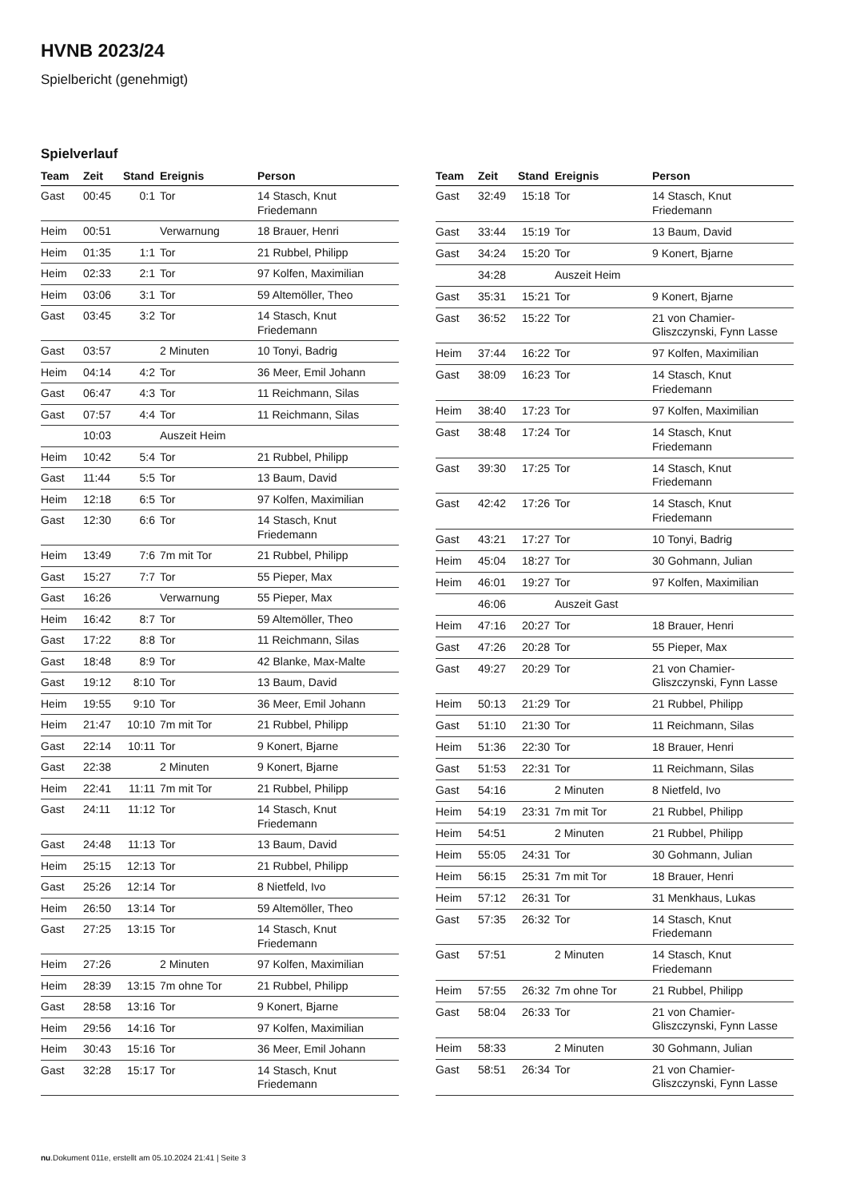HVNB 2023/24
Spielbericht (genehmigt)
Spielverlauf
| Team | Zeit | Stand | Ereignis | Person |
| --- | --- | --- | --- | --- |
| Gast | 00:45 | 0:1 | Tor | 14 Stasch, Knut Friedemann |
| Heim | 00:51 | | Verwarnung | 18 Brauer, Henri |
| Heim | 01:35 | 1:1 | Tor | 21 Rubbel, Philipp |
| Heim | 02:33 | 2:1 | Tor | 97 Kolfen, Maximilian |
| Heim | 03:06 | 3:1 | Tor | 59 Altemöller, Theo |
| Gast | 03:45 | 3:2 | Tor | 14 Stasch, Knut Friedemann |
| Gast | 03:57 | | 2 Minuten | 10 Tonyi, Badrig |
| Heim | 04:14 | 4:2 | Tor | 36 Meer, Emil Johann |
| Gast | 06:47 | 4:3 | Tor | 11 Reichmann, Silas |
| Gast | 07:57 | 4:4 | Tor | 11 Reichmann, Silas |
| | 10:03 | | Auszeit Heim | |
| Heim | 10:42 | 5:4 | Tor | 21 Rubbel, Philipp |
| Gast | 11:44 | 5:5 | Tor | 13 Baum, David |
| Heim | 12:18 | 6:5 | Tor | 97 Kolfen, Maximilian |
| Gast | 12:30 | 6:6 | Tor | 14 Stasch, Knut Friedemann |
| Heim | 13:49 | 7:6 | 7m mit Tor | 21 Rubbel, Philipp |
| Gast | 15:27 | 7:7 | Tor | 55 Pieper, Max |
| Gast | 16:26 | | Verwarnung | 55 Pieper, Max |
| Heim | 16:42 | 8:7 | Tor | 59 Altemöller, Theo |
| Gast | 17:22 | 8:8 | Tor | 11 Reichmann, Silas |
| Gast | 18:48 | 8:9 | Tor | 42 Blanke, Max-Malte |
| Gast | 19:12 | 8:10 | Tor | 13 Baum, David |
| Heim | 19:55 | 9:10 | Tor | 36 Meer, Emil Johann |
| Heim | 21:47 | 10:10 | 7m mit Tor | 21 Rubbel, Philipp |
| Gast | 22:14 | 10:11 | Tor | 9 Konert, Bjarne |
| Gast | 22:38 | | 2 Minuten | 9 Konert, Bjarne |
| Heim | 22:41 | 11:11 | 7m mit Tor | 21 Rubbel, Philipp |
| Gast | 24:11 | 11:12 | Tor | 14 Stasch, Knut Friedemann |
| Gast | 24:48 | 11:13 | Tor | 13 Baum, David |
| Heim | 25:15 | 12:13 | Tor | 21 Rubbel, Philipp |
| Gast | 25:26 | 12:14 | Tor | 8 Nietfeld, Ivo |
| Heim | 26:50 | 13:14 | Tor | 59 Altemöller, Theo |
| Gast | 27:25 | 13:15 | Tor | 14 Stasch, Knut Friedemann |
| Heim | 27:26 | | 2 Minuten | 97 Kolfen, Maximilian |
| Heim | 28:39 | 13:15 | 7m ohne Tor | 21 Rubbel, Philipp |
| Gast | 28:58 | 13:16 | Tor | 9 Konert, Bjarne |
| Heim | 29:56 | 14:16 | Tor | 97 Kolfen, Maximilian |
| Heim | 30:43 | 15:16 | Tor | 36 Meer, Emil Johann |
| Gast | 32:28 | 15:17 | Tor | 14 Stasch, Knut Friedemann |
| Team | Zeit | Stand | Ereignis | Person |
| --- | --- | --- | --- | --- |
| Gast | 32:49 | 15:18 | Tor | 14 Stasch, Knut Friedemann |
| Gast | 33:44 | 15:19 | Tor | 13 Baum, David |
| Gast | 34:24 | 15:20 | Tor | 9 Konert, Bjarne |
| | 34:28 | | Auszeit Heim | |
| Gast | 35:31 | 15:21 | Tor | 9 Konert, Bjarne |
| Gast | 36:52 | 15:22 | Tor | 21 von Chamier- Gliszczynski, Fynn Lasse |
| Heim | 37:44 | 16:22 | Tor | 97 Kolfen, Maximilian |
| Gast | 38:09 | 16:23 | Tor | 14 Stasch, Knut Friedemann |
| Heim | 38:40 | 17:23 | Tor | 97 Kolfen, Maximilian |
| Gast | 38:48 | 17:24 | Tor | 14 Stasch, Knut Friedemann |
| Gast | 39:30 | 17:25 | Tor | 14 Stasch, Knut Friedemann |
| Gast | 42:42 | 17:26 | Tor | 14 Stasch, Knut Friedemann |
| Gast | 43:21 | 17:27 | Tor | 10 Tonyi, Badrig |
| Heim | 45:04 | 18:27 | Tor | 30 Gohmann, Julian |
| Heim | 46:01 | 19:27 | Tor | 97 Kolfen, Maximilian |
| | 46:06 | | Auszeit Gast | |
| Heim | 47:16 | 20:27 | Tor | 18 Brauer, Henri |
| Gast | 47:26 | 20:28 | Tor | 55 Pieper, Max |
| Gast | 49:27 | 20:29 | Tor | 21 von Chamier- Gliszczynski, Fynn Lasse |
| Heim | 50:13 | 21:29 | Tor | 21 Rubbel, Philipp |
| Gast | 51:10 | 21:30 | Tor | 11 Reichmann, Silas |
| Heim | 51:36 | 22:30 | Tor | 18 Brauer, Henri |
| Gast | 51:53 | 22:31 | Tor | 11 Reichmann, Silas |
| Gast | 54:16 | | 2 Minuten | 8 Nietfeld, Ivo |
| Heim | 54:19 | 23:31 | 7m mit Tor | 21 Rubbel, Philipp |
| Heim | 54:51 | | 2 Minuten | 21 Rubbel, Philipp |
| Heim | 55:05 | 24:31 | Tor | 30 Gohmann, Julian |
| Heim | 56:15 | 25:31 | 7m mit Tor | 18 Brauer, Henri |
| Heim | 57:12 | 26:31 | Tor | 31 Menkhaus, Lukas |
| Gast | 57:35 | 26:32 | Tor | 14 Stasch, Knut Friedemann |
| Gast | 57:51 | | 2 Minuten | 14 Stasch, Knut Friedemann |
| Heim | 57:55 | 26:32 | 7m ohne Tor | 21 Rubbel, Philipp |
| Gast | 58:04 | 26:33 | Tor | 21 von Chamier- Gliszczynski, Fynn Lasse |
| Heim | 58:33 | | 2 Minuten | 30 Gohmann, Julian |
| Gast | 58:51 | 26:34 | Tor | 21 von Chamier- Gliszczynski, Fynn Lasse |
nu.Dokument 011e, erstellt am 05.10.2024 21:41 | Seite 3